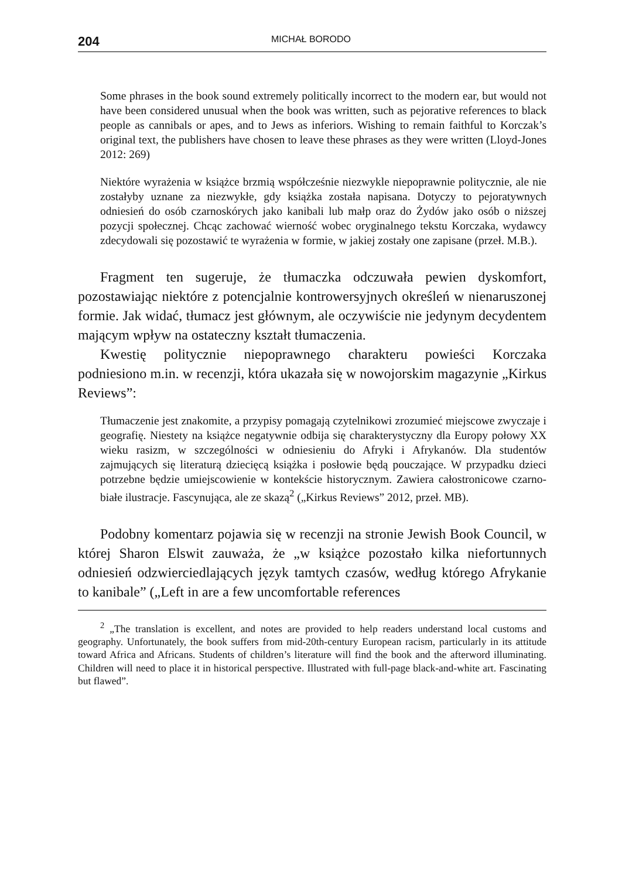204 MICHAŁ BORODO
Some phrases in the book sound extremely politically incorrect to the modern ear, but would not have been considered unusual when the book was written, such as pejorative references to black people as cannibals or apes, and to Jews as inferiors. Wishing to remain faithful to Korczak’s original text, the publishers have chosen to leave these phrases as they were written (Lloyd-Jones 2012: 269)
Niektóre wyrażenia w książce brzmią współcześnie niezwykle niepoprawnie politycznie, ale nie zostałyby uznane za niezwykłe, gdy książka została napisana. Dotyczy to pejoratywnych odniesień do osób czarnoskórych jako kanibali lub małp oraz do Żydów jako osób o niższej pozycji społecznej. Chcąc zachować wierność wobec oryginalnego tekstu Korczaka, wydawcy zdecydowali się pozostawić te wyrażenia w formie, w jakiej zostały one zapisane (przeł. M.B.).
Fragment ten sugeruje, że tłumaczka odczuwała pewien dyskomfort, pozostawiając niektóre z potencjalnie kontrowersyjnych określeń w nienaruszonej formie. Jak widać, tłumacz jest głównym, ale oczywiście nie jedynym decydentem mającym wpływ na ostateczny kształt tłumaczenia.
Kwestię politycznie niepoprawnego charakteru powieści Korczaka podniesiono m.in. w recenzji, która ukazała się w nowojorskim magazynie „Kirkus Reviews”:
Tłumaczenie jest znakomite, a przypisy pomagają czytelnikowi zrozumieć miejscowe zwyczaje i geografię. Niestety na książce negatywnie odbija się charakterystyczny dla Europy połowy XX wieku rasizm, w szczególności w odniesieniu do Afryki i Afrykanów. Dla studentów zajmujących się literaturą dziecięcą książka i posłowie będą pouczające. W przypadku dzieci potrzebne będzie umiejscowienie w kontekście historycznym. Zawiera całostronicowe czarno-białe ilustracje. Fascynująca, ale ze skazą<sup>2</sup> („Kirkus Reviews” 2012, przeł. MB).
Podobny komentarz pojawia się w recenzji na stronie Jewish Book Council, w której Sharon Elswit zauważa, że „w książce pozostało kilka niefortunnych odniesień odzwierciedlających język tamtych czasów, według którego Afrykanie to kanibale” („Left in are a few uncomfortable references
<sup>2</sup> „The translation is excellent, and notes are provided to help readers understand local customs and geography. Unfortunately, the book suffers from mid-20th-century European racism, particularly in its attitude toward Africa and Africans. Students of children’s literature will find the book and the afterword illuminating. Children will need to place it in historical perspective. Illustrated with full-page black-and-white art. Fascinating but flawed”.